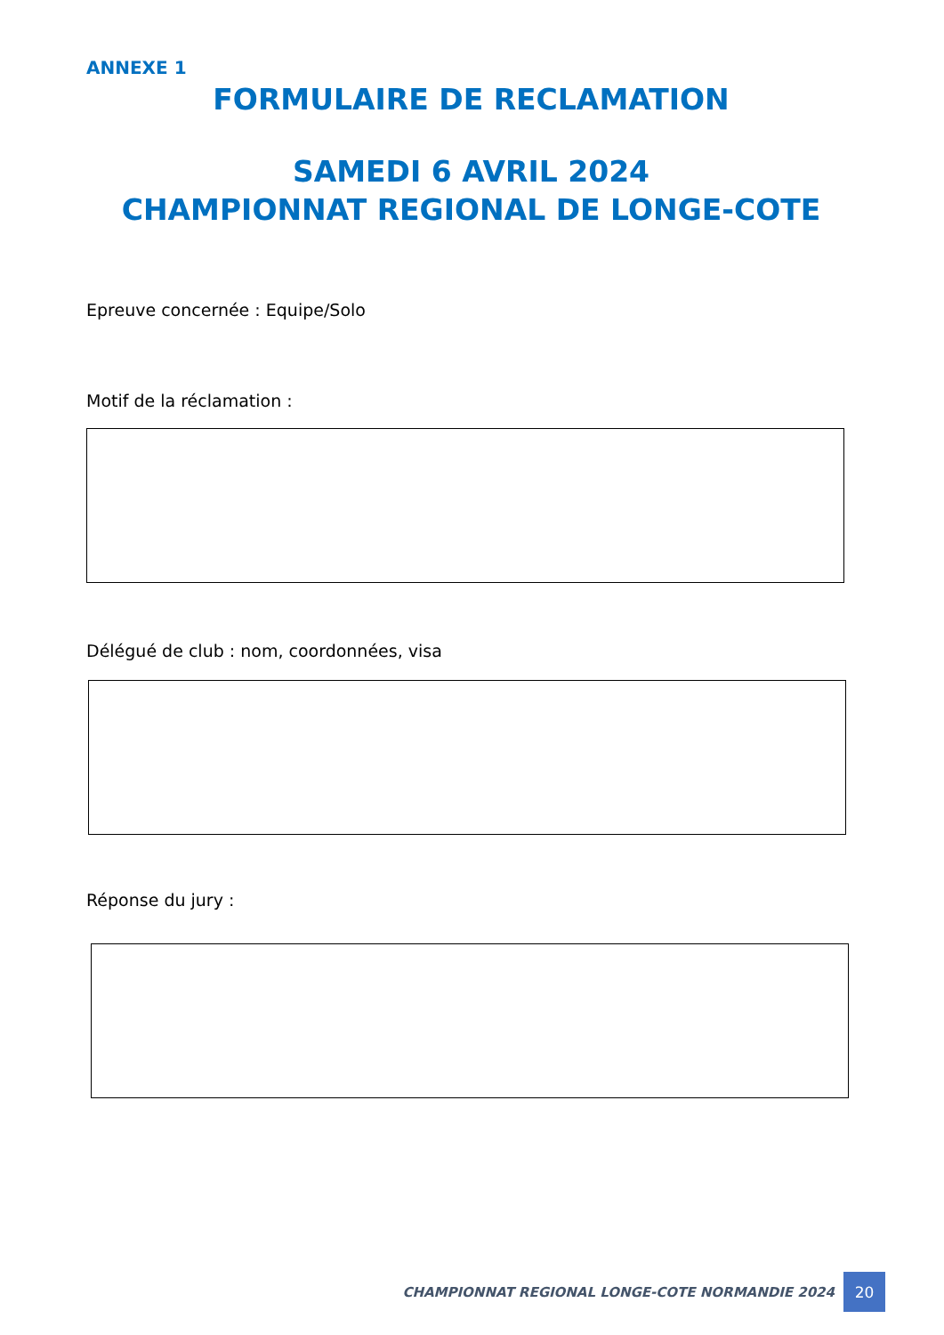ANNEXE 1
FORMULAIRE DE RECLAMATION
SAMEDI 6 AVRIL 2024
CHAMPIONNAT REGIONAL DE LONGE-COTE
Epreuve concernée : Equipe/Solo
Motif de la réclamation :
Délégué de club : nom, coordonnées, visa
Réponse du jury :
CHAMPIONNAT REGIONAL LONGE-COTE NORMANDIE 2024 20